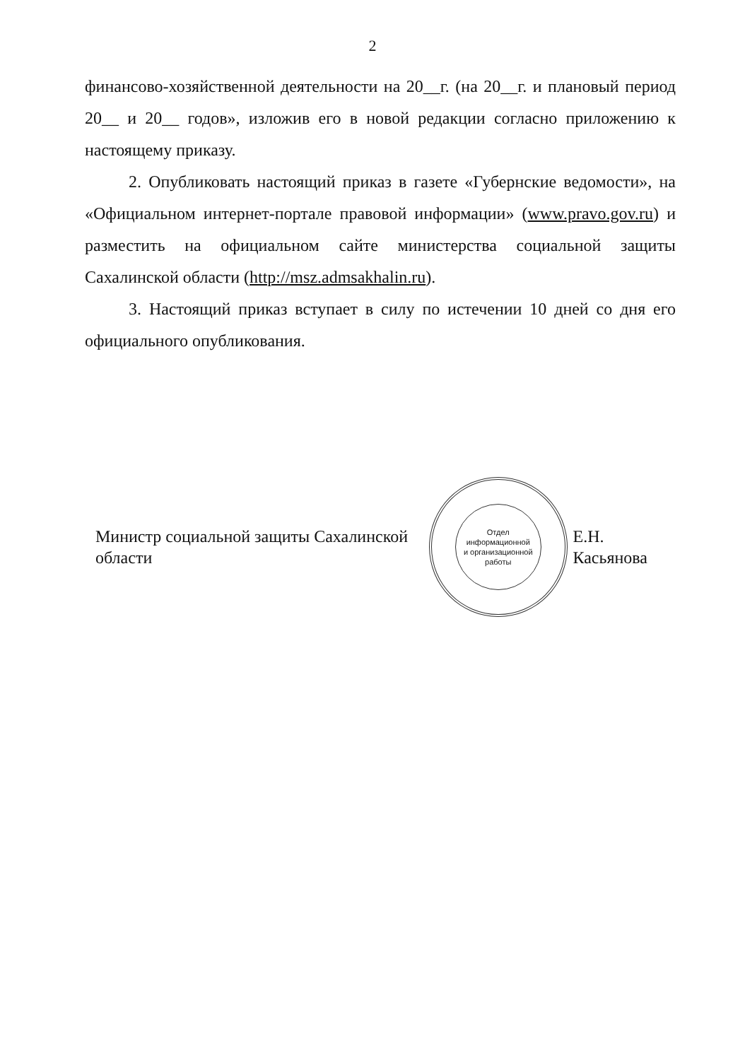2
финансово-хозяйственной деятельности на 20__г. (на 20__г. и плановый период 20__ и 20__ годов», изложив его в новой редакции согласно приложению к настоящему приказу.
2. Опубликовать настоящий приказ в газете «Губернские ведомости», на «Официальном интернет-портале правовой информации» (www.pravo.gov.ru) и разместить на официальном сайте министерства социальной защиты Сахалинской области (http://msz.admsakhalin.ru).
3. Настоящий приказ вступает в силу по истечении 10 дней со дня его официального опубликования.
Министр социальной защиты Сахалинской области
Отдел
информационной
и организационной
работы
Е.Н. Касьянова